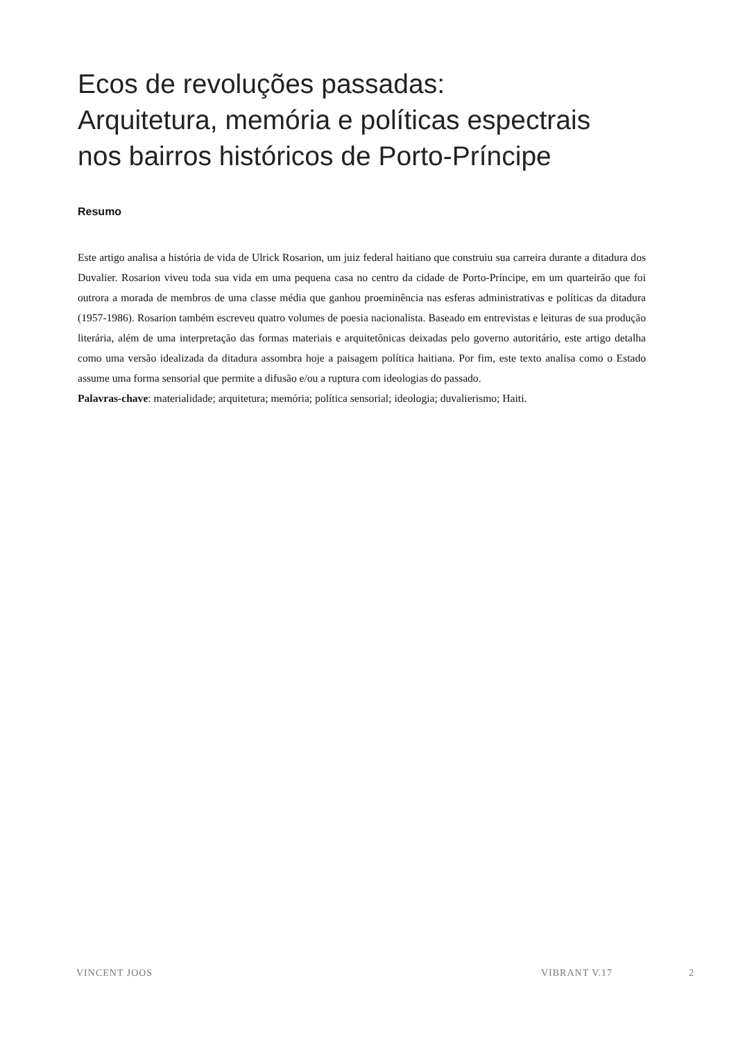Ecos de revoluções passadas:
Arquitetura, memória e políticas espectrais
nos bairros históricos de Porto-Príncipe
Resumo
Este artigo analisa a história de vida de Ulrick Rosarion, um juiz federal haitiano que construiu sua carreira durante a ditadura dos Duvalier. Rosarion viveu toda sua vida em uma pequena casa no centro da cidade de Porto-Príncipe, em um quarteirão que foi outrora a morada de membros de uma classe média que ganhou proeminência nas esferas administrativas e políticas da ditadura (1957-1986). Rosarion também escreveu quatro volumes de poesia nacionalista. Baseado em entrevistas e leituras de sua produção literária, além de uma interpretação das formas materiais e arquitetônicas deixadas pelo governo autoritário, este artigo detalha como uma versão idealizada da ditadura assombra hoje a paisagem política haitiana. Por fim, este texto analisa como o Estado assume uma forma sensorial que permite a difusão e/ou a ruptura com ideologias do passado.
Palavras-chave: materialidade; arquitetura; memória; política sensorial; ideologia; duvalierismo; Haiti.
VINCENT JOOS VIBRANT V.17 2